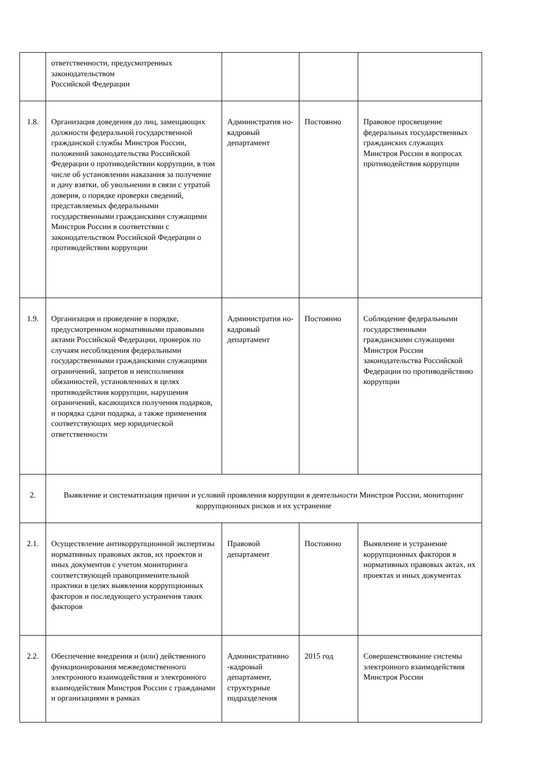| | ответственности, предусмотренных законодательством Российской Федерации | | | |
| 1.8. | Организация доведения до лиц, замещающих должности федеральной государственной гражданской службы Минстроя России, положений законодательства Российской Федерации о противодействии коррупции, в том числе об установлении наказания за получение и дачу взятки, об увольнении в связи с утратой доверия, о порядке проверки сведений, представляемых федеральными государственными гражданскими служащими Минстроя России в соответствии с законодательством Российской Федерации о противодействии коррупции | Административ но-кадровый департамент | Постоянно | Правовое просвещение федеральных государственных гражданских служащих Минстроя России в вопросах противодействия коррупции |
| 1.9. | Организация и проведение в порядке, предусмотренном нормативными правовыми актами Российской Федерации, проверок по случаям несоблюдения федеральными государственными гражданскими служащими ограничений, запретов и неисполнения обязанностей, установленных в целях противодействия коррупции, нарушения ограничений, касающихся получения подарков, и порядка сдачи подарка, а также применения соответствующих мер юридической ответственности | Административ но-кадровый департамент | Постоянно | Соблюдение федеральными государственными гражданскими служащими Минстроя России законодательства Российской Федерации по противодействию коррупции |
| 2. | Выявление и систематизация причин и условий проявления коррупции в деятельности Минстроя России, мониторинг коррупционных рисков и их устранение | | | |
| 2.1. | Осуществление антикоррупционной экспертизы нормативных правовых актов, их проектов и иных документов с учетом мониторинга соответствующей правоприменительной практики в целях выявления коррупционных факторов и последующего устранения таких факторов | Правовой департамент | Постоянно | Выявление и устранение коррупционных факторов в нормативных правовых актах, их проектах и иных документах |
| 2.2. | Обеспечение внедрения и (или) действенного функционирования межведомственного электронного взаимодействия и электронного взаимодействия Минстроя России с гражданами и организациями в рамках | Административно -кадровый департамент, структурные подразделения | 2015 год | Совершенствование системы электронного взаимодействия Минстроя России |